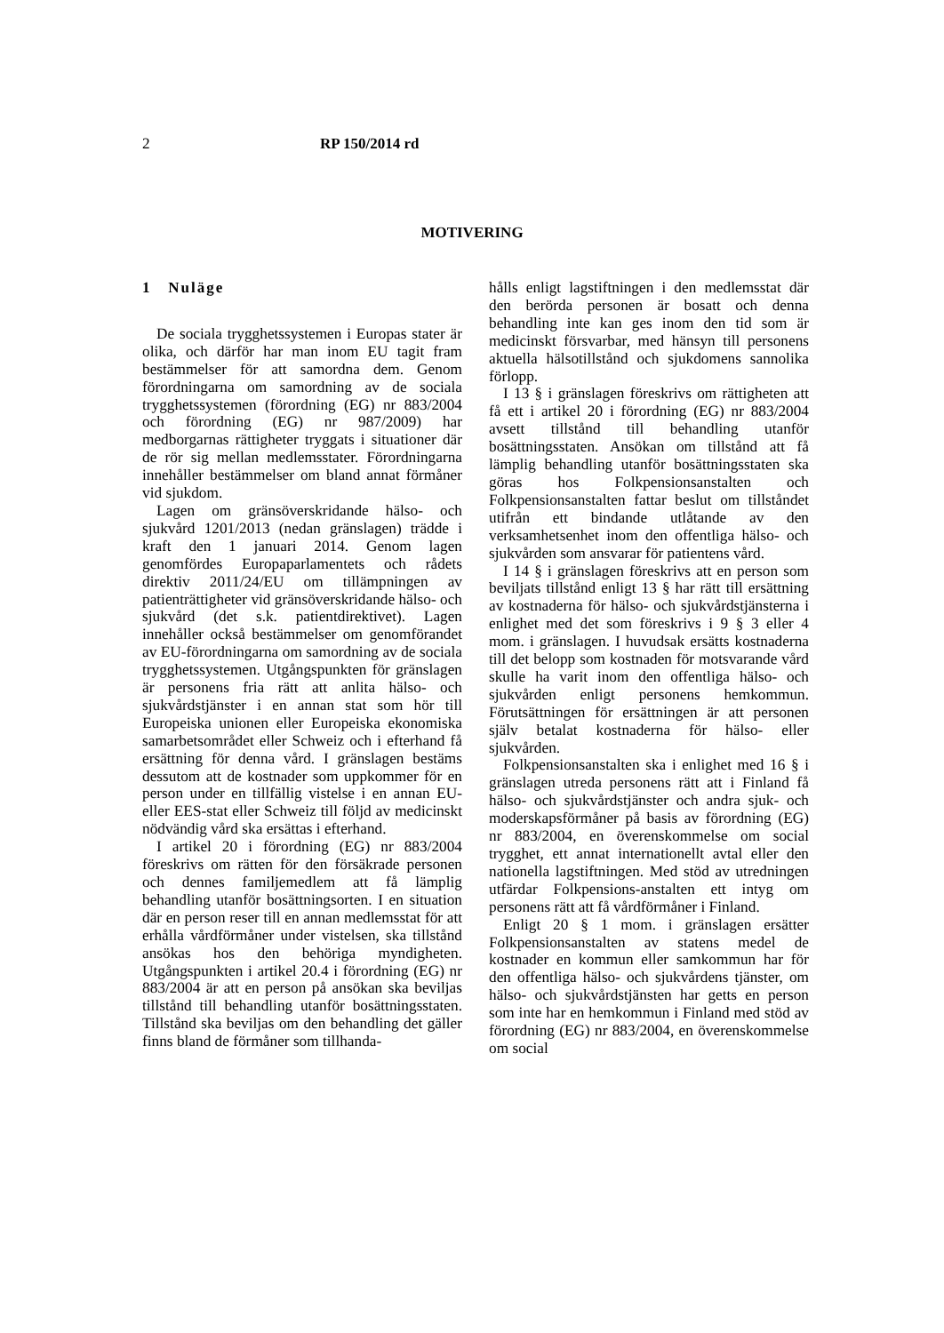2 RP 150/2014 rd
MOTIVERING
1 Nuläge
De sociala trygghetssystemen i Europas stater är olika, och därför har man inom EU tagit fram bestämmelser för att samordna dem. Genom förordningarna om samordning av de sociala trygghetssystemen (förordning (EG) nr 883/2004 och förordning (EG) nr 987/2009) har medborgarnas rättigheter tryggats i situationer där de rör sig mellan medlemsstater. Förordningarna innehåller bestämmelser om bland annat förmåner vid sjukdom.
Lagen om gränsöverskridande hälso- och sjukvård 1201/2013 (nedan gränslagen) trädde i kraft den 1 januari 2014. Genom lagen genomfördes Europaparlamentets och rådets direktiv 2011/24/EU om tillämpningen av patienträttigheter vid gränsöverskridande hälso- och sjukvård (det s.k. patientdirektivet). Lagen innehåller också bestämmelser om genomförandet av EU-förordningarna om samordning av de sociala trygghetssystemen. Utgångspunkten för gränslagen är personens fria rätt att anlita hälso- och sjukvårdstjänster i en annan stat som hör till Europeiska unionen eller Europeiska ekonomiska samarbetsområdet eller Schweiz och i efterhand få ersättning för denna vård. I gränslagen bestäms dessutom att de kostnader som uppkommer för en person under en tillfällig vistelse i en annan EU- eller EES-stat eller Schweiz till följd av medicinskt nödvändig vård ska ersättas i efterhand.
I artikel 20 i förordning (EG) nr 883/2004 föreskrivs om rätten för den försäkrade personen och dennes familjemedlem att få lämplig behandling utanför bosättningsorten. I en situation där en person reser till en annan medlemsstat för att erhålla vårdförmåner under vistelsen, ska tillstånd ansökas hos den behöriga myndigheten. Utgångspunkten i artikel 20.4 i förordning (EG) nr 883/2004 är att en person på ansökan ska beviljas tillstånd till behandling utanför bosättningsstaten. Tillstånd ska beviljas om den behandling det gäller finns bland de förmåner som tillhanda-
hålls enligt lagstiftningen i den medlemsstat där den berörda personen är bosatt och denna behandling inte kan ges inom den tid som är medicinskt försvarbar, med hänsyn till personens aktuella hälsotillstånd och sjukdomens sannolika förlopp.
I 13 § i gränslagen föreskrivs om rättigheten att få ett i artikel 20 i förordning (EG) nr 883/2004 avsett tillstånd till behandling utanför bosättningsstaten. Ansökan om tillstånd att få lämplig behandling utanför bosättningsstaten ska göras hos Folkpensionsanstalten och Folkpensionsanstalten fattar beslut om tillståndet utifrån ett bindande utlåtande av den verksamhetsenhet inom den offentliga hälso- och sjukvården som ansvarar för patientens vård.
I 14 § i gränslagen föreskrivs att en person som beviljats tillstånd enligt 13 § har rätt till ersättning av kostnaderna för hälso- och sjukvårdstjänsterna i enlighet med det som föreskrivs i 9 § 3 eller 4 mom. i gränslagen. I huvudsak ersätts kostnaderna till det belopp som kostnaden för motsvarande vård skulle ha varit inom den offentliga hälso- och sjukvården enligt personens hemkommun. Förutsättningen för ersättningen är att personen själv betalat kostnaderna för hälso- eller sjukvården.
Folkpensionsanstalten ska i enlighet med 16 § i gränslagen utreda personens rätt att i Finland få hälso- och sjukvårdstjänster och andra sjuk- och moderskapsförmåner på basis av förordning (EG) nr 883/2004, en överenskommelse om social trygghet, ett annat internationellt avtal eller den nationella lagstiftningen. Med stöd av utredningen utfärdar Folkpensions-anstalten ett intyg om personens rätt att få vårdförmåner i Finland.
Enligt 20 § 1 mom. i gränslagen ersätter Folkpensionsanstalten av statens medel de kostnader en kommun eller samkommun har för den offentliga hälso- och sjukvårdens tjänster, om hälso- och sjukvårdstjänsten har getts en person som inte har en hemkommun i Finland med stöd av förordning (EG) nr 883/2004, en överenskommelse om social